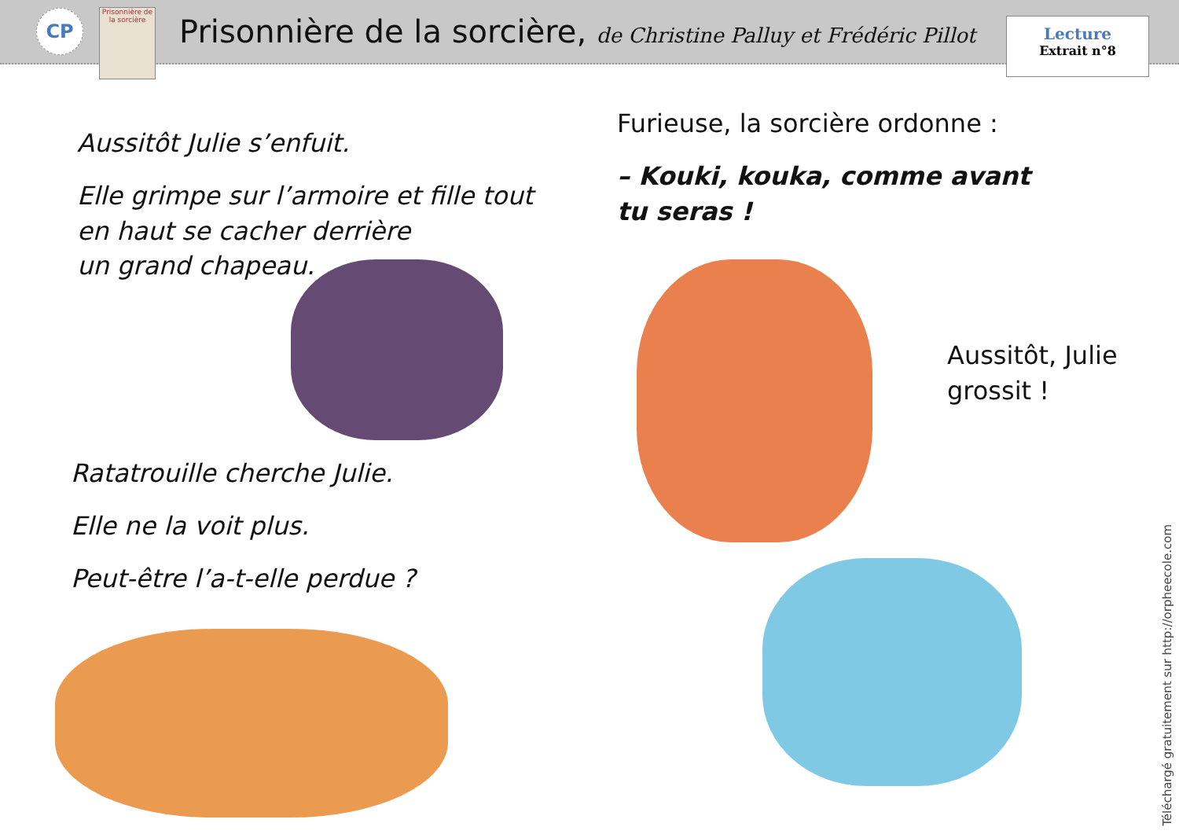CP
Prisonnière de la sorcière
Prisonnière de la sorcière, de Christine Palluy et Frédéric Pillot
Lecture
Extrait n°8
Aussitôt Julie s’enfuit.
Elle grimpe sur l’armoire et fille tout en haut se cacher derrière
un grand chapeau.
Ratatrouille cherche Julie.
Elle ne la voit plus.
Peut-être l’a-t-elle perdue ?
Furieuse, la sorcière ordonne :
– Kouki, kouka, comme avant tu seras !
Aussitôt, Julie grossit !
Téléchargé gratuitement sur http://orpheecole.com